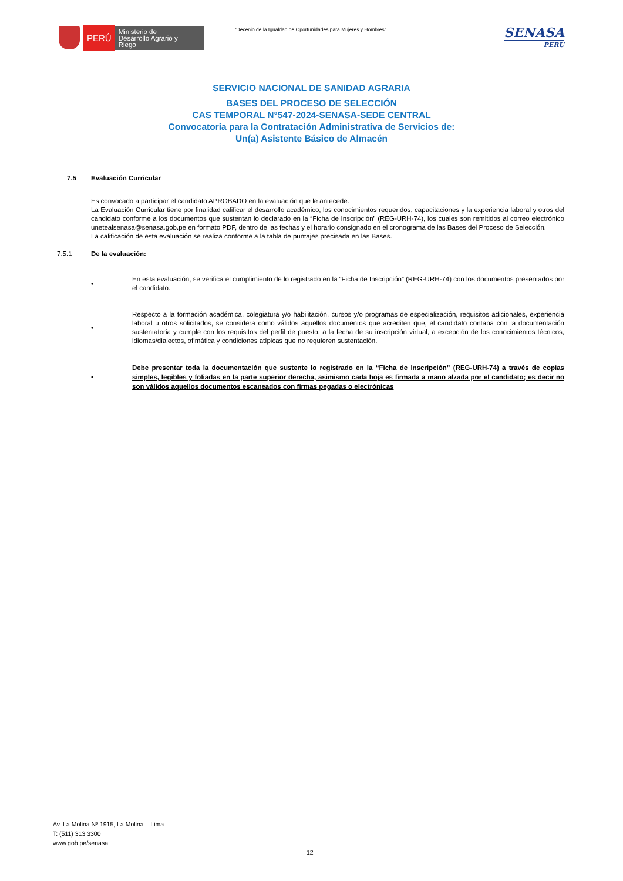PERÚ
Ministerio de Desarrollo Agrario y Riego
“Decenio de la Igualdad de Oportunidades para Mujeres y Hombres”
SENASA
PERU
SERVICIO NACIONAL DE SANIDAD AGRARIA
BASES DEL PROCESO DE SELECCIÓN
CAS TEMPORAL N°547-2024-SENASA-SEDE CENTRAL
Convocatoria para la Contratación Administrativa de Servicios de:
Un(a) Asistente Básico de Almacén
7.5 Evaluación Curricular
Es convocado a participar el candidato APROBADO en la evaluación que le antecede.
La Evaluación Curricular tiene por finalidad calificar el desarrollo académico, los conocimientos requeridos, capacitaciones y la experiencia laboral y otros del candidato conforme a los documentos que sustentan lo declarado en la “Ficha de Inscripción” (REG-URH-74), los cuales son remitidos al correo electrónico unetealsenasa@senasa.gob.pe en formato PDF, dentro de las fechas y el horario consignado en el cronograma de las Bases del Proceso de Selección.
La calificación de esta evaluación se realiza conforme a la tabla de puntajes precisada en las Bases.
7.5.1 De la evaluación:
•
En esta evaluación, se verifica el cumplimiento de lo registrado en la “Ficha de Inscripción” (REG-URH-74) con los documentos presentados por el candidato.
•
Respecto a la formación académica, colegiatura y/o habilitación, cursos y/o programas de especialización, requisitos adicionales, experiencia laboral u otros solicitados, se considera como válidos aquellos documentos que acrediten que, el candidato contaba con la documentación sustentatoria y cumple con los requisitos del perfil de puesto, a la fecha de su inscripción virtual, a excepción de los conocimientos técnicos, idiomas/dialectos, ofimática y condiciones atípicas que no requieren sustentación.
•
Debe presentar toda la documentación que sustente lo registrado en la “Ficha de Inscripción” (REG-URH-74) a través de copias simples, legibles y foliadas en la parte superior derecha, asimismo cada hoja es firmada a mano alzada por el candidato; es decir no son válidos aquellos documentos escaneados con firmas pegadas o electrónicas
Av. La Molina Nº 1915, La Molina – Lima
T: (511) 313 3300
www.gob.pe/senasa
12